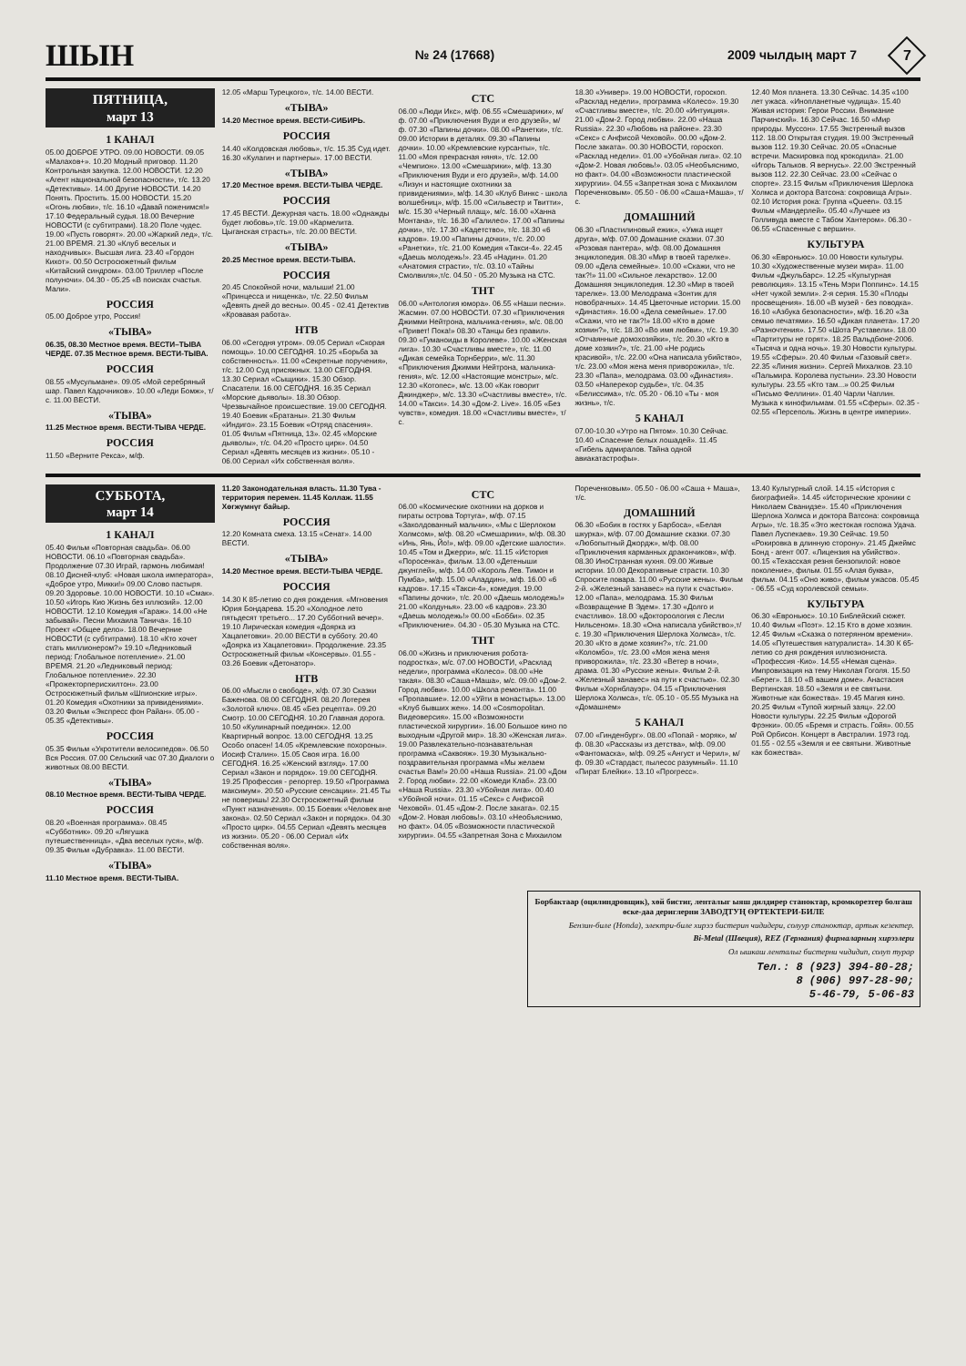ШЫН
№ 24 (17668) 2009 чылдың март 7
7
ПЯТНИЦА,
март 13
1 КАНАЛ
05.00 ДОБРОЕ УТРО. 09.00 НОВОСТИ. 09.05 «Малахов+». 10.20 Модный приговор. 11.20 Контрольная закупка. 12.00 НОВОСТИ. 12.20 «Агент национальной безопасности», т/с. 13.20 «Детективы». 14.00 Другие НОВОСТИ. 14.20 Понять. Простить. 15.00 НОВОСТИ. 15.20 «Огонь любви», т/с. 16.10 «Давай поженимся!» 17.10 Федеральный судья. 18.00 Вечерние НОВОСТИ (с субтитрами). 18.20 Поле чудес. 19.00 «Пусть говорят». 20.00 «Жаркий лед», т/с. 21.00 ВРЕМЯ. 21.30 «Клуб веселых и находчивых». Высшая лига. 23.40 «Гордон Кихот». 00.50 Остросюжетный фильм «Китайский синдром». 03.00 Триллер «После полуночи». 04.30 - 05.25 «В поисках счастья. Мали».
РОССИЯ
05.00 Доброе утро, Россия!
«ТЫВА»
06.35, 08.30 Местное время. ВЕСТИ–ТЫВА ЧЕРДЕ. 07.35 Местное время. ВЕСТИ-ТЫВА.
РОССИЯ
08.55 «Мусульмане». 09.05 «Мой серебряный шар. Павел Кадочников». 10.00 «Леди Бомж», т/с. 11.00 ВЕСТИ.
«ТЫВА»
11.25 Местное время. ВЕСТИ-ТЫВА ЧЕРДЕ.
РОССИЯ
11.50 «Верните Рекса», м/ф.
12.05 «Марш Турецкого», т/с. 14.00 ВЕСТИ.
«ТЫВА»
14.20 Местное время. ВЕСТИ-СИБИРЬ.
РОССИЯ
14.40 «Колдовская любовь», т/с. 15.35 Суд идет. 16.30 «Кулагин и партнеры». 17.00 ВЕСТИ.
«ТЫВА»
17.20 Местное время. ВЕСТИ-ТЫВА ЧЕРДЕ.
РОССИЯ
17.45 ВЕСТИ. Дежурная часть. 18.00 «Однажды будет любовь»,т/с. 19.00 «Кармелита. Цыганская страсть», т/с. 20.00 ВЕСТИ.
«ТЫВА»
20.25 Местное время. ВЕСТИ-ТЫВА.
РОССИЯ
20.45 Спокойной ночи, малыши! 21.00 «Принцесса и нищенка», т/с. 22.50 Фильм «Девять дней до весны». 00.45 - 02.41 Детектив «Кровавая работа».
НТВ
06.00 «Сегодня утром». 09.05 Сериал «Скорая помощь». 10.00 СЕГОДНЯ. 10.25 «Борьба за собственность». 11.00 «Секретные поручения», т/с. 12.00 Суд присяжных. 13.00 СЕГОДНЯ. 13.30 Сериал «Сыщики». 15.30 Обзор. Спасатели. 16.00 СЕГОДНЯ. 16.35 Сериал «Морские дьяволы». 18.30 Обзор. Чрезвычайное происшествие. 19.00 СЕГОДНЯ. 19.40 Боевик «Братаны». 21.30 Фильм «Индиго». 23.15 Боевик «Отряд спасения». 01.05 Фильм «Пятница, 13». 02.45 «Морские дьяволы», т/с. 04.20 «Просто цирк». 04.50 Сериал «Девять месяцев из жизни». 05.10 - 06.00 Сериал «Их собственная воля».
СТС
06.00 «Люди Икс», м/ф. 06.55 «Смешарики», м/ф. 07.00 «Приключения Вуди и его друзей», м/ф. 07.30 «Папины дочки». 08.00 «Ранетки», т/с. 09.00 Истории в деталях. 09.30 «Папины дочки». 10.00 «Кремлевские курсанты», т/с. 11.00 «Моя прекрасная няня», т/с. 12.00 «Чемпион». 13.00 «Смешарики», м/ф. 13.30 «Приключения Вуди и его друзей», м/ф. 14.00 «Лизун и настоящие охотники за привидениями», м/ф. 14.30 «Клуб Винкс - школа волшебниц», м/ф. 15.00 «Сильвестр и Твитти», м/с. 15.30 «Черный плащ», м/с. 16.00 «Ханна Монтана», т/с. 16.30 «Галилео». 17.00 «Папины дочки», т/с. 17.30 «Кадетство», т/с. 18.30 «6 кадров». 19.00 «Папины дочки», т/с. 20.00 «Ранетки», т/с. 21.00 Комедия «Такси-4». 22.45 «Даешь молодежь!». 23.45 «Надин». 01.20 «Анатомия страсти», т/с. 03.10 «Тайны Смолвиля»,т/с. 04.50 - 05.20 Музыка на СТС.
ТНТ
06.00 «Антология юмора». 06.55 «Наши песни». Жасмин. 07.00 НОВОСТИ. 07.30 «Приключения Джимми Нейтрона, мальчика-гения», м/с. 08.00 «Привет! Пока!» 08.30 «Танцы без правил». 09.30 «Гуманоиды в Королеве». 10.00 «Женская лига». 10.30 «Счастливы вместе», т/с. 11.00 «Дикая семейка Торнберри», м/с. 11.30 «Приключения Джимми Нейтрона, мальчика-гения», м/с. 12.00 «Настоящие монстры», м/с. 12.30 «Котопес», м/с. 13.00 «Как говорит Джинджер», м/с. 13.30 «Счастливы вместе», т/с. 14.00 «Такси». 14.30 «Дом-2. Live». 16.05 «Без чувств», комедия. 18.00 «Счастливы вместе», т/с.
18.30 «Универ». 19.00 НОВОСТИ, гороскоп. «Расклад недели», программа «Колесо». 19.30 «Счастливы вместе», т/с. 20.00 «Интуиция». 21.00 «Дом-2. Город любви». 22.00 «Наша Russia». 22.30 «Любовь на районе». 23.30 «Секс» с Анфисой Чеховой». 00.00 «Дом-2. После заката». 00.30 НОВОСТИ, гороскоп. «Расклад недели». 01.00 «Убойная лига». 02.10 «Дом-2. Новая любовь!». 03.05 «Необъяснимо, но факт». 04.00 «Возможности пластической хирургии». 04.55 «Запретная зона с Михаилом Пореченковым». 05.50 - 06.00 «Саша+Маша», т/с.
ДОМАШНИЙ
06.30 «Пластилиновый ежик», «Умка ищет друга», м/ф. 07.00 Домашние сказки. 07.30 «Розовая пантера», м/ф. 08.00 Домашняя энциклопедия. 08.30 «Мир в твоей тарелке». 09.00 «Дела семейные». 10.00 «Скажи, что не так?!» 11.00 «Сильное лекарство». 12.00 Домашняя энциклопедия. 12.30 «Мир в твоей тарелке». 13.00 Мелодрама «Зонтик для новобрачных». 14.45 Цветочные истории. 15.00 «Династия». 16.00 «Дела семейные». 17.00 «Скажи, что не так?!» 18.00 «Кто в доме хозяин?», т/с. 18.30 «Во имя любви», т/с. 19.30 «Отчаянные домохозяйки», т/с. 20.30 «Кто в доме хозяин?», т/с. 21.00 «Не родись красивой», т/с. 22.00 «Она написала убийство», т/с. 23.00 «Моя жена меня приворожила», т/с. 23.30 «Папа», мелодрама. 03.00 «Династия». 03.50 «Наперекор судьбе», т/с. 04.35 «Белиссима», т/с. 05.20 - 06.10 «Ты - моя жизнь», т/с.
5 КАНАЛ
07.00-10.30 «Утро на Пятом». 10.30 Сейчас. 10.40 «Спасение белых лошадей». 11.45 «Гибель адмиралов. Тайна одной авиакатастрофы».
12.40 Моя планета. 13.30 Сейчас. 14.35 «100 лет ужаса. «Инопланетные чудища». 15.40 Живая история: Герои России. Внимание Парчинский». 16.30 Сейчас. 16.50 «Мир природы. Муссон». 17.55 Экстренный вызов 112. 18.00 Открытая студия. 19.00 Экстренный вызов 112. 19.30 Сейчас. 20.05 «Опасные встречи. Маскировка под крокодила». 21.00 «Игорь Тальков. Я вернусь». 22.00 Экстренный вызов 112. 22.30 Сейчас. 23.00 «Сейчас о спорте». 23.15 Фильм «Приключения Шерлока Холмса и доктора Ватсона: сокровища Агры». 02.10 История рока: Группа «Queen». 03.15 Фильм «Мандерлей». 05.40 «Лучшее из Голливуда вместе с Табом Хантером». 06.30 - 06.55 «Спасенные с вершин».
КУЛЬТУРА
06.30 «Евроньюс». 10.00 Новости культуры. 10.30 «Художественные музеи мира». 11.00 Фильм «Джульбарс». 12.25 «Культурная революция». 13.15 «Тень Мэри Поппинс». 14.15 «Нет чужой земли». 2-я серия. 15.30 «Плоды просвещения». 16.00 «В музей - без поводка». 16.10 «Азбука безопасности», м/ф. 16.20 «За семью печатями». 16.50 «Дикая планета». 17.20 «Разночтения». 17.50 «Шота Руставели». 18.00 «Партитуры не горят». 18.25 Вальдбюне-2006. «Тысяча и одна ночь». 19.30 Новости культуры. 19.55 «Сферы». 20.40 Фильм «Газовый свет». 22.35 «Линия жизни». Сергей Михалков. 23.10 «Пальмира. Королева пустыни». 23.30 Новости культуры. 23.55 «Кто там...» 00.25 Фильм «Письмо Феллини». 01.40 Чарли Чаплин. Музыка к кинофильмам. 01.55 «Сферы». 02.35 - 02.55 «Персеполь. Жизнь в центре империи».
СУББОТА,
март 14
1 КАНАЛ
05.40 Фильм «Повторная свадьба». 06.00 НОВОСТИ. 06.10 «Повторная свадьба». Продолжение 07.30 Играй, гармонь любимая! 08.10 Дисней-клуб: «Новая школа императора», «Доброе утро, Микки!» 09.00 Слово пастыря. 09.20 Здоровье. 10.00 НОВОСТИ. 10.10 «Смак». 10.50 «Игорь Кио Жизнь без иллюзий». 12.00 НОВОСТИ. 12.10 Комедия «Гараж». 14.00 «Не забывай». Песни Михаила Танича». 16.10 Проект «Общее дело». 18.00 Вечерние НОВОСТИ (с субтитрами). 18.10 «Кто хочет стать миллионером?» 19.10 «Ледниковый период: Глобальное потепление». 21.00 ВРЕМЯ. 21.20 «Ледниковый период: Глобальное потепление». 22.30 «Прожекторперисхилтон». 23.00 Остросюжетный фильм «Шпионские игры». 01.20 Комедия «Охотники за привидениями». 03.20 Фильм «Экспресс фон Райан». 05.00 - 05.35 «Детективы».
РОССИЯ
05.35 Фильм «Укротители велосипедов». 06.50 Вся Россия. 07.00 Сельский час 07.30 Диалоги о животных 08.00 ВЕСТИ.
«ТЫВА»
08.10 Местное время. ВЕСТИ-ТЫВА ЧЕРДЕ.
РОССИЯ
08.20 «Военная программа». 08.45 «Субботник». 09.20 «Лягушка путешественница», «Два веселых гуся», м/ф. 09.35 Фильм «Дубравка». 11.00 ВЕСТИ.
«ТЫВА»
11.10 Местное время. ВЕСТИ-ТЫВА.
11.20 Законодательная власть. 11.30 Тува - территория перемен. 11.45 Коллаж. 11.55 Хөгжүмнүг байыр.
РОССИЯ
12.20 Комната смеха. 13.15 «Сенат». 14.00 ВЕСТИ.
«ТЫВА»
14.20 Местное время. ВЕСТИ-ТЫВА ЧЕРДЕ.
РОССИЯ
14.30 К 85-летию со дня рождения. «Мгновения Юрия Бондарева. 15.20 «Холодное лето пятьдесят третьего... 17.20 Субботний вечер». 19.10 Лирическая комедия «Доярка из Хацапетовки». 20.00 ВЕСТИ в субботу. 20.40 «Доярка из Хацапетовки». Продолжение. 23.35 Остросюжетный фильм «Консервы». 01.55 - 03.26 Боевик «Детонатор».
НТВ
06.00 «Мысли о свободе», х/ф. 07.30 Сказки Баженова. 08.00 СЕГОДНЯ. 08.20 Лотерея «Золотой ключ». 08.45 «Без рецепта». 09.20 Смотр. 10.00 СЕГОДНЯ. 10.20 Главная дорога. 10.50 «Кулинарный поединок». 12.00 Квартирный вопрос. 13.00 СЕГОДНЯ. 13.25 Особо опасен! 14.05 «Кремлевские похороны». Иосиф Сталин». 15.05 Своя игра. 16.00 СЕГОДНЯ. 16.25 «Женский взгляд». 17.00 Сериал «Закон и порядок». 19.00 СЕГОДНЯ. 19.25 Профессия - репортер. 19.50 «Программа максимум». 20.50 «Русские сенсации». 21.45 Ты не поверишь! 22.30 Остросюжетный фильм «Пункт назначения». 00.15 Боевик «Человек вне закона». 02.50 Сериал «Закон и порядок». 04.30 «Просто цирк». 04.55 Сериал «Девять месяцев из жизни». 05.20 - 06.00 Сериал «Их собственная воля».
СТС
06.00 «Космические охотники на дорков и пираты острова Тортуга», м/ф. 07.15 «Заколдованный мальчик», «Мы с Шерлоком Холмсом», м/ф. 08.20 «Смешарики», м/ф. 08.30 «Инь, Янь, Йо!», м/ф. 09.00 «Детские шалости». 10.45 «Том и Джерри», м/с. 11.15 «История «Поросенка», фильм. 13.00 «Детеныши джунглей», м/ф. 14.00 «Король Лев. Тимон и Пумба», м/ф. 15.00 «Аладдин», м/ф. 16.00 «6 кадров». 17.15 «Такси-4», комедия. 19.00 «Папины дочки», т/с. 20.00 «Даешь молодежь!» 21.00 «Колдунья». 23.00 «6 кадров». 23.30 «Даешь молодежь!» 00.00 «Бобби». 02.35 «Приключение». 04.30 - 05.30 Музыка на СТС.
ТНТ
06.00 «Жизнь и приключения робота-подростка», м/с. 07.00 НОВОСТИ, «Расклад недели», программа «Колесо». 08.00 «Не такая». 08.30 «Саша+Маша», м/с. 09.00 «Дом-2. Город любви». 10.00 «Школа ремонта». 11.00 «Пропавшие». 12.00 «Уйти в монастырь». 13.00 «Клуб бывших жен». 14.00 «Cosmopolitan. Видеоверсия». 15.00 «Возможности пластической хирургии». 16.00 Большое кино по выходным «Другой мир». 18.30 «Женская лига». 19.00 Развлекательно-познавательная программа «Саквояж». 19.30 Музыкально-поздравительная программа «Мы желаем счастья Вам!» 20.00 «Наша Russia». 21.00 «Дом 2. Город любви». 22.00 «Комеди Клаб». 23.00 «Наша Russia». 23.30 «Убойная лига». 00.40 «Убойной ночи». 01.15 «Секс» с Анфисой Чеховой». 01.45 «Дом-2. После заката». 02.15 «Дом-2. Новая любовь!». 03.10 «Необъяснимо, но факт». 04.05 «Возможности пластической хирургии». 04.55 «Запретная Зона с Михаилом
Пореченковым». 05.50 - 06.00 «Саша + Маша», т/с.
ДОМАШНИЙ
06.30 «Бобик в гостях у Барбоса», «Белая шкурка», м/ф. 07.00 Домашние сказки. 07.30 «Любопытный Джордж», м/ф. 08.00 «Приключения карманных дракончиков», м/ф. 08.30 ИноСтранная кухня. 09.00 Живые истории. 10.00 Декоративные страсти. 10.30 Спросите повара. 11.00 «Русские жены». Фильм 2-й. «Железный занавес» на пути к счастью». 12.00 «Папа», мелодрама. 15.30 Фильм «Возвращение В Эдем». 17.30 «Долго и счастливо». 18.00 «Доктороология с Лесли Нильсеном». 18.30 «Она написала убийство»,т/с. 19.30 «Приключения Шерлока Холмса», т/с. 20.30 «Кто в доме хозяин?», т/с. 21.00 «Коломбо», т/с. 23.00 «Моя жена меня приворожила», т/с. 23.30 «Ветер в ночи», драма. 01.30 «Русские жены». Фильм 2-й. «Железный занавес» на пути к счастью». 02.30 Фильм «Хорнблауэр». 04.15 «Приключения Шерлока Холмса», т/с. 05.10 - 05.55 Музыка на «Домашнем»
5 КАНАЛ
07.00 «Гинденбург». 08.00 «Попай - моряк», м/ф. 08.30 «Рассказы из детства», м/ф. 09.00 «Фантомаска», м/ф. 09.25 «Ангуст и Черил», м/ф. 09.30 «Стардаст, пылесос разумный». 11.10 «Пират Блейки». 13.10 «Прогресс».
13.40 Культурный слой. 14.15 «История с биографией». 14.45 «Исторические хроники с Николаем Сванидзе». 15.40 «Приключения Шерлока Холмса и доктора Ватсона: сокровища Агры», т/с. 18.35 «Это жестокая госпожа Удача. Павел Луспекаев». 19.30 Сейчас. 19.50 «Рокировка в длинную сторону». 21.45 Джеймс Бонд - агент 007. «Лицензия на убийство». 00.15 «Техасская резня бензопилой: новое поколение», фильм. 01.55 «Алая буква», фильм. 04.15 «Оно живо», фильм ужасов. 05.45 - 06.55 «Суд королевской семьи».
КУЛЬТУРА
06.30 «Евроньюс». 10.10 Библейский сюжет. 10.40 Фильм «Поэт». 12.15 Кто в доме хозяин. 12.45 Фильм «Сказка о потерянном времени». 14.05 «Путешествия натуралиста». 14.30 К 65-летию со дня рождения иллюзиониста. «Профессия -Кио». 14.55 «Немая сцена». Импровизация на тему Николая Гоголя. 15.50 «Берег». 18.10 «В вашем доме». Анастасия Вертинская. 18.50 «Земля и ее святыни. Животные как божества». 19.45 Магия кино. 20.25 Фильм «Тупой жирный заяц». 22.00 Новости культуры. 22.25 Фильм «Дорогой Фрэнки». 00.05 «Бремя и страсть. Гойя». 00.55 Рой Орбисон. Концерт в Австралии. 1973 год. 01.55 - 02.55 «Земля и ее святыни. Животные как божества».
Борбактаар (оцилиндровщик), хөй бистиг, ленталыг ыяш дилдирер станоктар, кромкорезтер болгаш өске-даа дериглерни ЗАВОДТУҢ ӨРТЕКТЕРИ-БИЛЕ
Бензин-биле (Honda), электри-биле хирээ бистерин чидидери, солуур станоктар, артык кезектер.
Bi-Metal (Швеция), REZ (Германия) фирмаларның хирээлери
Ол ышкаш ленталыг бистерни чидидип, солуп турар
Тел.: 8 (923) 394-80-28;
8 (906) 997-28-90;
5-46-79, 5-06-83